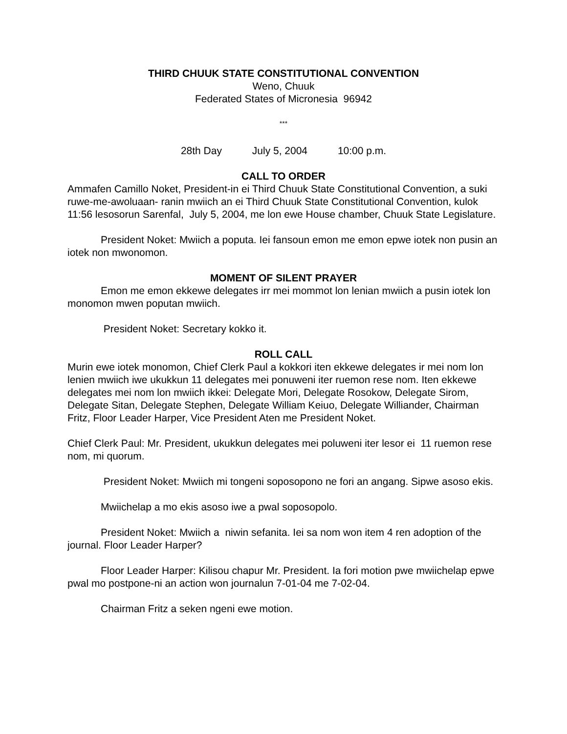THIRD CHUUK STATE CONSTITUTIONAL CONVENTION
Weno, Chuuk
Federated States of Micronesia 96942
***
28th Day July 5, 2004 10:00 p.m.
CALL TO ORDER
Ammafen Camillo Noket, President-in ei Third Chuuk State Constitutional Convention, a suki ruwe-me-awoluaan- ranin mwiich an ei Third Chuuk State Constitutional Convention, kulok 11:56 lesosorun Sarenfal, July 5, 2004, me lon ewe House chamber, Chuuk State Legislature.
President Noket: Mwiich a poputa. Iei fansoun emon me emon epwe iotek non pusin an iotek non mwonomon.
MOMENT OF SILENT PRAYER
Emon me emon ekkewe delegates irr mei mommot lon lenian mwiich a pusin iotek lon monomon mwen poputan mwiich.
President Noket: Secretary kokko it.
ROLL CALL
Murin ewe iotek monomon, Chief Clerk Paul a kokkori iten ekkewe delegates ir mei nom lon lenien mwiich iwe ukukkun 11 delegates mei ponuweni iter ruemon rese nom. Iten ekkewe delegates mei nom lon mwiich ikkei: Delegate Mori, Delegate Rosokow, Delegate Sirom, Delegate Sitan, Delegate Stephen, Delegate William Keiuo, Delegate Williander, Chairman Fritz, Floor Leader Harper, Vice President Aten me President Noket.
Chief Clerk Paul: Mr. President, ukukkun delegates mei poluweni iter lesor ei 11 ruemon rese nom, mi quorum.
President Noket: Mwiich mi tongeni soposopono ne fori an angang. Sipwe asoso ekis.
Mwiichelap a mo ekis asoso iwe a pwal soposopolo.
President Noket: Mwiich a niwin sefanita. Iei sa nom won item 4 ren adoption of the journal. Floor Leader Harper?
Floor Leader Harper: Kilisou chapur Mr. President. Ia fori motion pwe mwiichelap epwe pwal mo postpone-ni an action won journalun 7-01-04 me 7-02-04.
Chairman Fritz a seken ngeni ewe motion.